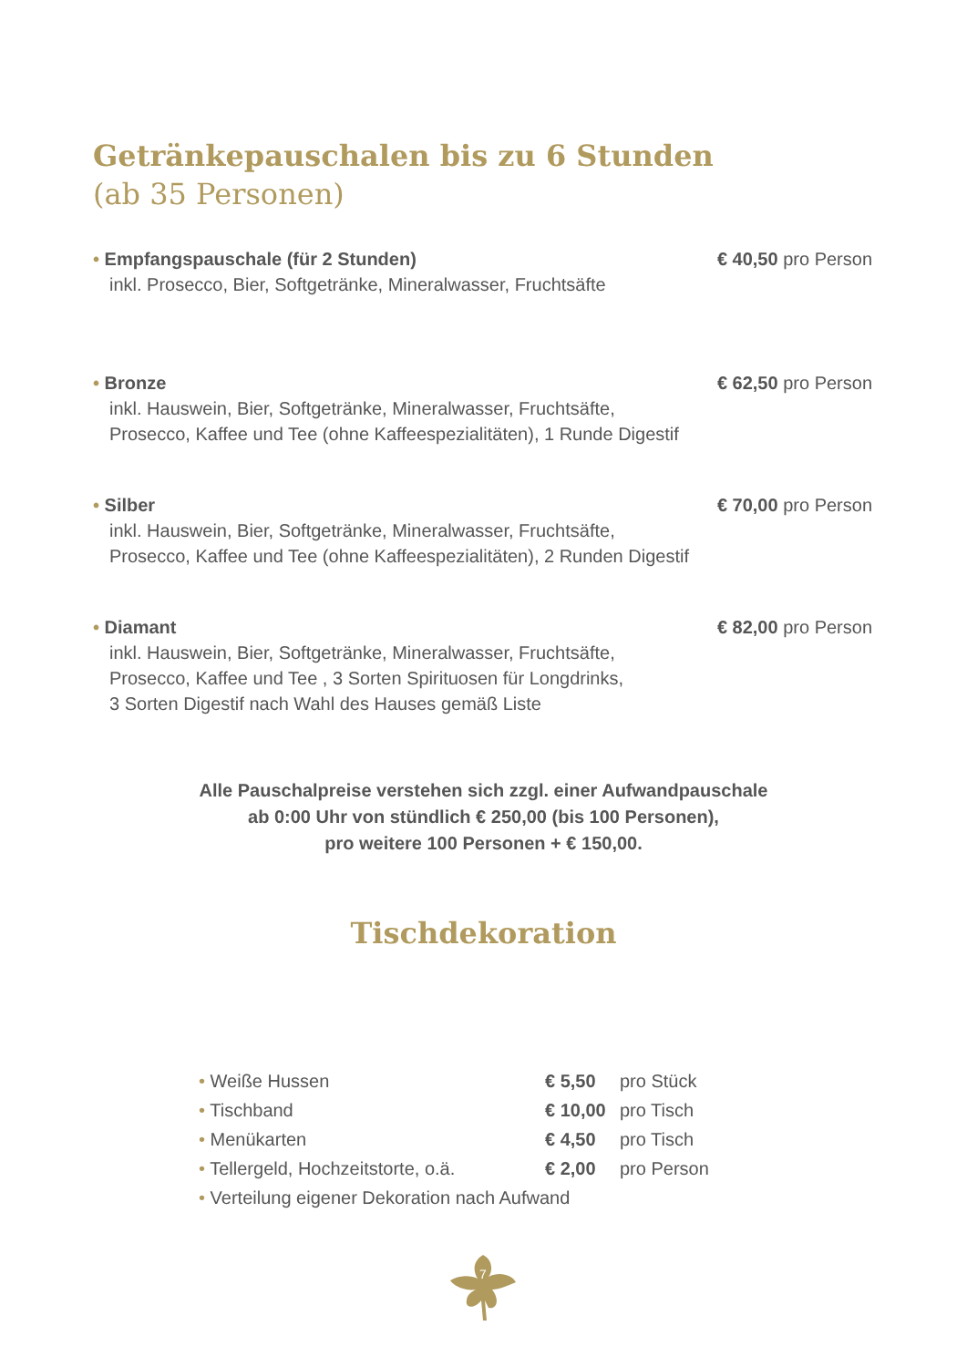Getränkepauschalen bis zu 6 Stunden
(ab 35 Personen)
• Empfangspauschale (für 2 Stunden) € 40,50 pro Person
inkl. Prosecco, Bier, Softgetränke, Mineralwasser, Fruchtsäfte
• Bronze € 62,50 pro Person
inkl. Hauswein, Bier, Softgetränke, Mineralwasser, Fruchtsäfte,
Prosecco, Kaffee und Tee (ohne Kaffeespezialitäten), 1 Runde Digestif
• Silber € 70,00 pro Person
inkl. Hauswein, Bier, Softgetränke, Mineralwasser, Fruchtsäfte,
Prosecco, Kaffee und Tee (ohne Kaffeespezialitäten), 2 Runden Digestif
• Diamant € 82,00 pro Person
inkl. Hauswein, Bier, Softgetränke, Mineralwasser, Fruchtsäfte,
Prosecco, Kaffee und Tee , 3 Sorten Spirituosen für Longdrinks,
3 Sorten Digestif nach Wahl des Hauses gemäß Liste
Alle Pauschalpreise verstehen sich zzgl. einer Aufwandpauschale
ab 0:00 Uhr von stündlich € 250,00 (bis 100 Personen),
pro weitere 100 Personen + € 150,00.
Tischdekoration
| • Weiße Hussen | € 5,50 | pro Stück |
| • Tischband | € 10,00 | pro Tisch |
| • Menükarten | € 4,50 | pro Tisch |
| • Tellergeld, Hochzeitstorte, o.ä. | € 2,00 | pro Person |
| • Verteilung eigener Dekoration nach Aufwand | | |
7